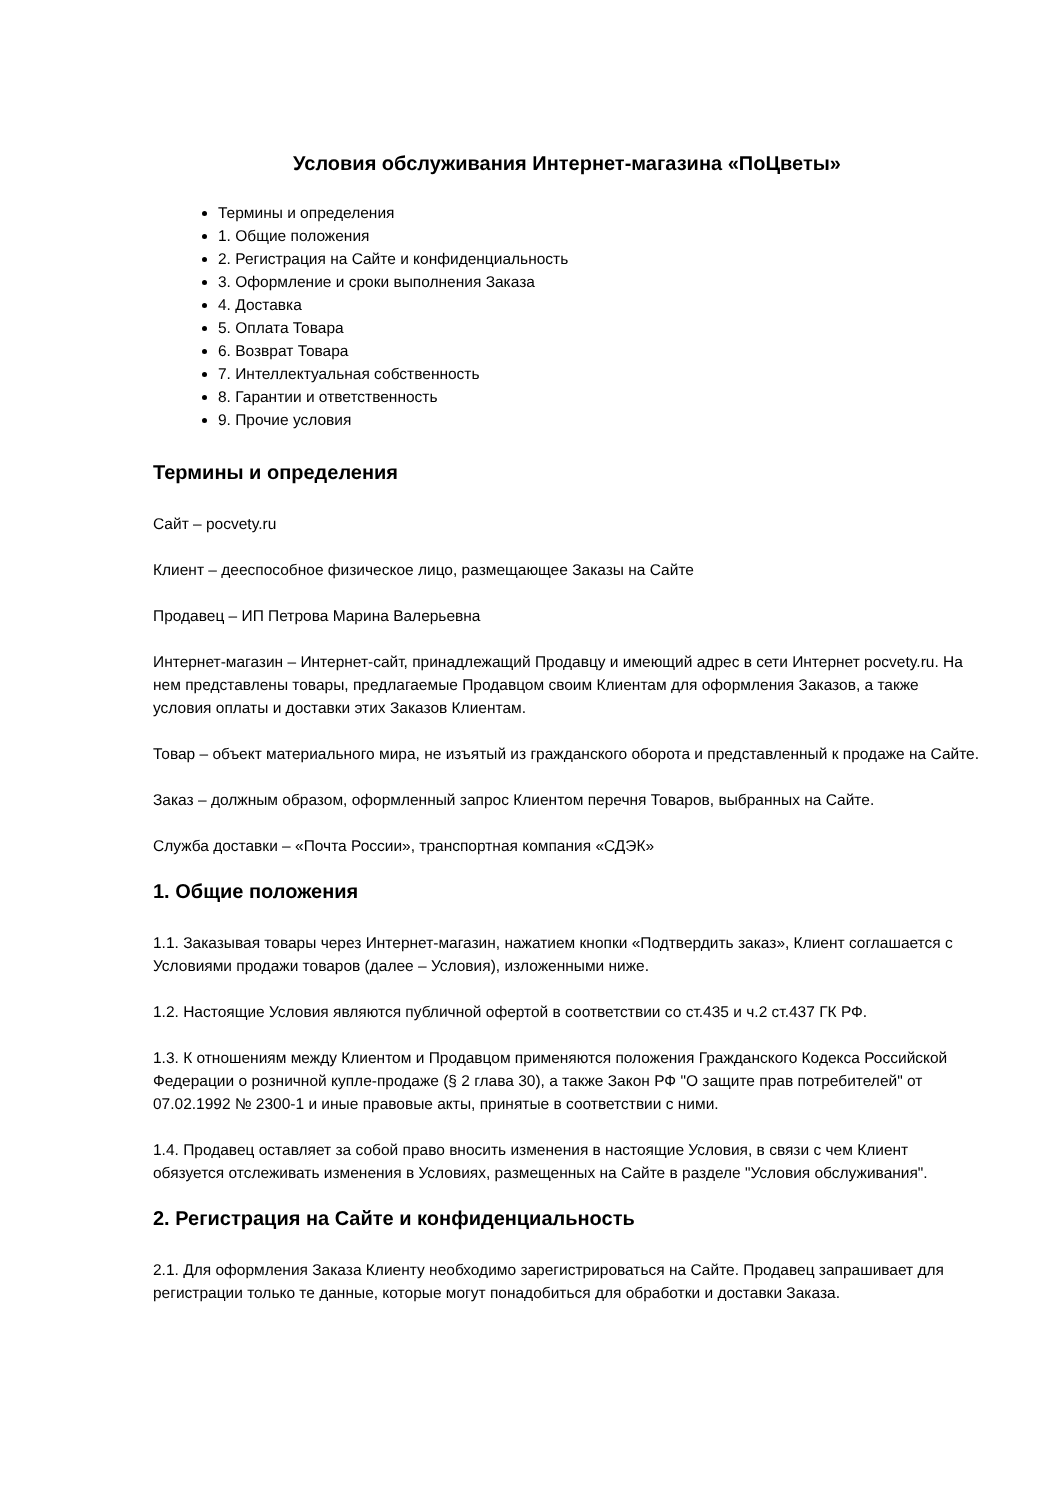Условия обслуживания Интернет-магазина «ПоЦветы»
Термины и определения
1. Общие положения
2. Регистрация на Сайте и конфиденциальность
3. Оформление и сроки выполнения Заказа
4. Доставка
5. Оплата Товара
6. Возврат Товара
7. Интеллектуальная собственность
8. Гарантии и ответственность
9. Прочие условия
Термины и определения
Сайт – pocvety.ru
Клиент – дееспособное физическое лицо, размещающее Заказы на Сайте
Продавец – ИП Петрова Марина Валерьевна
Интернет-магазин – Интернет-сайт, принадлежащий Продавцу и имеющий адрес в сети Интернет pocvety.ru. На нем представлены товары, предлагаемые Продавцом своим Клиентам для оформления Заказов, а также условия оплаты и доставки этих Заказов Клиентам.
Товар – объект материального мира, не изъятый из гражданского оборота и представленный к продаже на Сайте.
Заказ – должным образом, оформленный запрос Клиентом перечня Товаров, выбранных на Сайте.
Служба доставки – «Почта России», транспортная компания «СДЭК»
1. Общие положения
1.1. Заказывая товары через Интернет-магазин, нажатием кнопки «Подтвердить заказ», Клиент соглашается с Условиями продажи товаров (далее – Условия), изложенными ниже.
1.2. Настоящие Условия являются публичной офертой в соответствии со ст.435 и ч.2 ст.437 ГК РФ.
1.3. К отношениям между Клиентом и Продавцом применяются положения Гражданского Кодекса Российской Федерации о розничной купле-продаже (§ 2 глава 30), а также Закон РФ "О защите прав потребителей" от 07.02.1992 № 2300-1 и иные правовые акты, принятые в соответствии с ними.
1.4. Продавец оставляет за собой право вносить изменения в настоящие Условия, в связи с чем Клиент обязуется отслеживать изменения в Условиях, размещенных на Сайте в разделе "Условия обслуживания".
2. Регистрация на Сайте и конфиденциальность
2.1. Для оформления Заказа Клиенту необходимо зарегистрироваться на Сайте. Продавец запрашивает для регистрации только те данные, которые могут понадобиться для обработки и доставки Заказа.